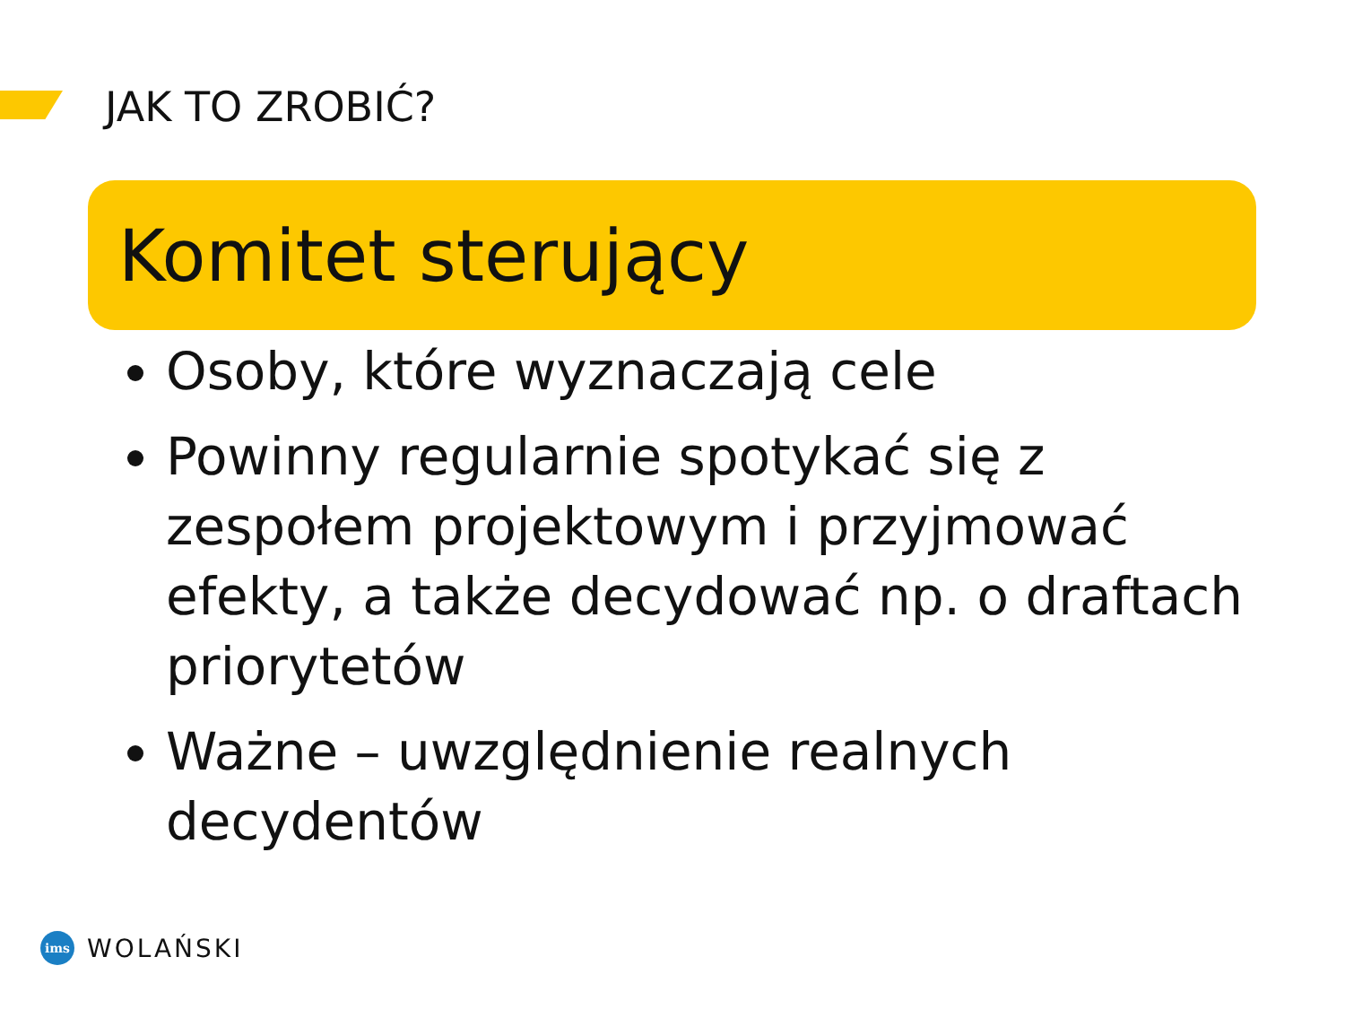JAK TO ZROBIĆ?
Komitet sterujący
Osoby, które wyznaczają cele
Powinny regularnie spotykać się z zespołem projektowym i przyjmować efekty, a także decydować np. o draftach priorytetów
Ważne – uwzględnienie realnych decydentów
ims
WOLAŃSKI